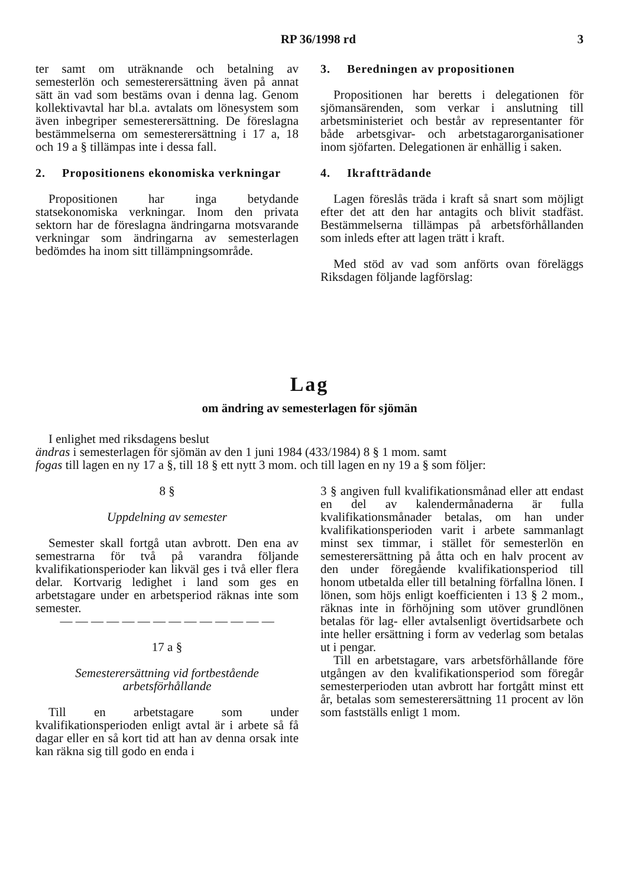RP 36/1998 rd 3
ter samt om uträknande och betalning av semesterlön och semesterersättning även på annat sätt än vad som bestäms ovan i denna lag. Genom kollektivavtal har bl.a. avtalats om lönesystem som även inbegriper semesterersättning. De föreslagna bestämmelserna om semesterersättning i 17 a, 18 och 19 a § tillämpas inte i dessa fall.
2. Propositionens ekonomiska verkningar
Propositionen har inga betydande statsekonomiska verkningar. Inom den privata sektorn har de föreslagna ändringarna motsvarande verkningar som ändringarna av semesterlagen bedömdes ha inom sitt tillämpningsområde.
3. Beredningen av propositionen
Propositionen har beretts i delegationen för sjömansärenden, som verkar i anslutning till arbetsministeriet och består av representanter för både arbetsgivar- och arbetstagarorganisationer inom sjöfarten. Delegationen är enhällig i saken.
4. Ikraftträdande
Lagen föreslås träda i kraft så snart som möjligt efter det att den har antagits och blivit stadfäst. Bestämmelserna tillämpas på arbetsförhållanden som inleds efter att lagen trätt i kraft.
Med stöd av vad som anförts ovan föreläggs Riksdagen följande lagförslag:
Lag
om ändring av semesterlagen för sjömän
I enlighet med riksdagens beslut
ändras i semesterlagen för sjömän av den 1 juni 1984 (433/1984) 8 § 1 mom. samt
fogas till lagen en ny 17 a §, till 18 § ett nytt 3 mom. och till lagen en ny 19 a § som följer:
8 §
Uppdelning av semester
Semester skall fortgå utan avbrott. Den ena av semestrarna för två på varandra följande kvalifikationsperioder kan likväl ges i två eller flera delar. Kortvarig ledighet i land som ges en arbetstagare under en arbetsperiod räknas inte som semester.
— — — — — — — — — — — — — —
17 a §
Semesterersättning vid fortbestående arbetsförhållande
Till en arbetstagare som under kvalifikationsperioden enligt avtal är i arbete så få dagar eller en så kort tid att han av denna orsak inte kan räkna sig till godo en enda i
3 § angiven full kvalifikationsmånad eller att endast en del av kalendermånaderna är fulla kvalifikationsmånader betalas, om han under kvalifikationsperioden varit i arbete sammanlagt minst sex timmar, i stället för semesterlön en semesterersättning på åtta och en halv procent av den under föregående kvalifikationsperiod till honom utbetalda eller till betalning förfallna lönen. I lönen, som höjs enligt koefficienten i 13 § 2 mom., räknas inte in förhöjning som utöver grundlönen betalas för lag- eller avtalsenligt övertidsarbete och inte heller ersättning i form av vederlag som betalas ut i pengar.
Till en arbetstagare, vars arbetsförhållande före utgången av den kvalifikationsperiod som föregår semesterperioden utan avbrott har fortgått minst ett år, betalas som semesterersättning 11 procent av lön som fastställs enligt 1 mom.